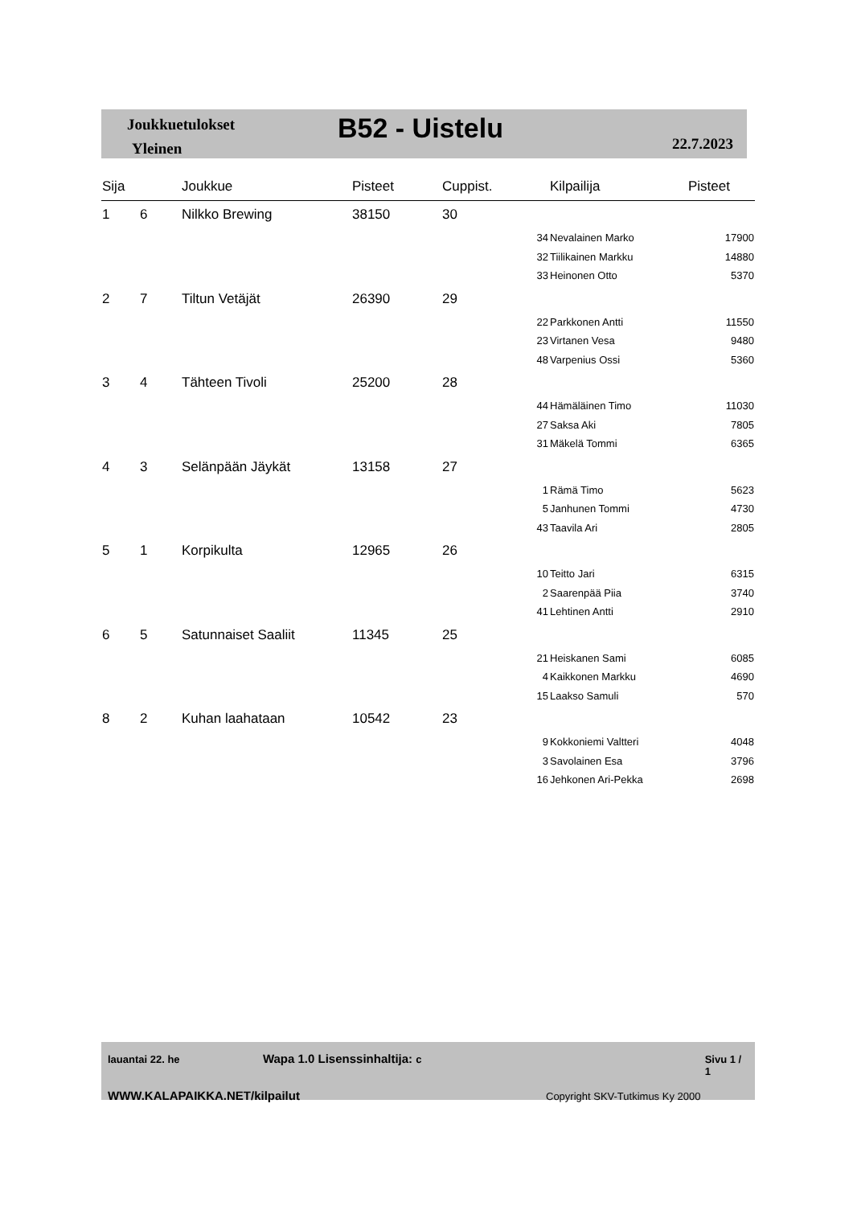Joukkuetulokset
Yleinen
B52 - Uistelu 22.7.2023
| Sija | | Joukkue | Pisteet | Cuppist. | | Kilpailija | Pisteet |
| --- | --- | --- | --- | --- | --- | --- | --- |
| 1 | 6 | Nilkko Brewing | 38150 | 30 | | | |
| | | | | | 34 | Nevalainen Marko | 17900 |
| | | | | | 32 | Tiilikainen Markku | 14880 |
| | | | | | 33 | Heinonen Otto | 5370 |
| 2 | 7 | Tiltun Vetäjät | 26390 | 29 | | | |
| | | | | | 22 | Parkkonen Antti | 11550 |
| | | | | | 23 | Virtanen Vesa | 9480 |
| | | | | | 48 | Varpenius Ossi | 5360 |
| 3 | 4 | Tähteen Tivoli | 25200 | 28 | | | |
| | | | | | 44 | Hämäläinen Timo | 11030 |
| | | | | | 27 | Saksa Aki | 7805 |
| | | | | | 31 | Mäkelä Tommi | 6365 |
| 4 | 3 | Selänpään Jäykät | 13158 | 27 | | | |
| | | | | | 1 | Rämä Timo | 5623 |
| | | | | | 5 | Janhunen Tommi | 4730 |
| | | | | | 43 | Taavila Ari | 2805 |
| 5 | 1 | Korpikulta | 12965 | 26 | | | |
| | | | | | 10 | Teitto Jari | 6315 |
| | | | | | 2 | Saarenpää Piia | 3740 |
| | | | | | 41 | Lehtinen Antti | 2910 |
| 6 | 5 | Satunnaiset Saaliit | 11345 | 25 | | | |
| | | | | | 21 | Heiskanen Sami | 6085 |
| | | | | | 4 | Kaikkonen Markku | 4690 |
| | | | | | 15 | Laakso Samuli | 570 |
| 8 | 2 | Kuhan laahataan | 10542 | 23 | | | |
| | | | | | 9 | Kokkoniemi Valtteri | 4048 |
| | | | | | 3 | Savolainen Esa | 3796 |
| | | | | | 16 | Jehkonen Ari-Pekka | 2698 |
lauantai 22. he Wapa 1.0 Lisenssinhaltija: c Sivu 1 / 1
WWW.KALAPAIKKA.NET/kilpailut Copyright SKV-Tutkimus Ky 2000